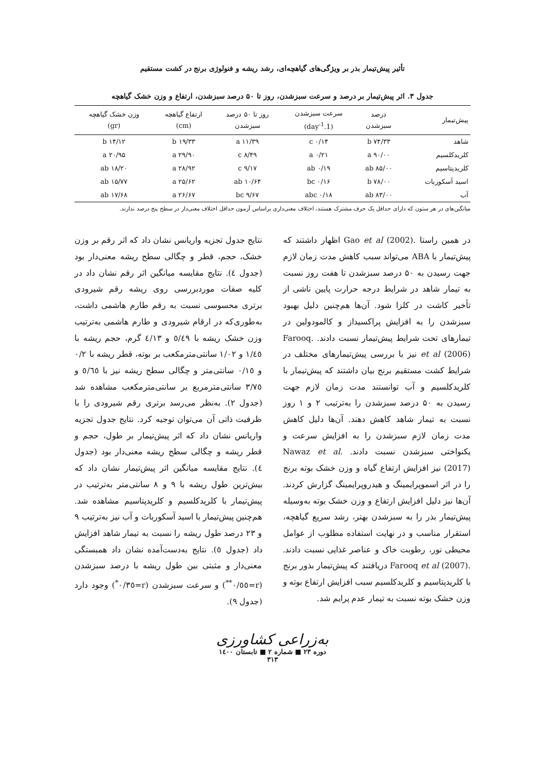تأثیر پیش‌تیمار بذر بر ویژگی‌های گیاهچه‌ای، رشد ریشه و فنولوژی برنج در کشت مستقیم
جدول ۳. اثر پیش‌تیمار بر درصد و سرعت سبزشدن، روز تا ۵۰ درصد سبزشدن، ارتفاع و وزن خشک گیاهچه
| پیش‌تیمار | درصد سبزشدن | سرعت سبزشدن (1.day<sup>-1</sup>) | روز تا ۵۰ درصد سبزشدن | ارتفاع گیاهچه (cm) | وزن خشک گیاهچه (gr) |
| --- | --- | --- | --- | --- | --- |
| شاهد | ۷۴/۳۳ b | ۰/۱۴ c | ۱۱/۳۹ a | ۱۹/۳۳ b | ۱۴/۱۲ b |
| کلریدکلسیم | ۹۰/۰۰ a | ۰/۲۱ a | ۸/۴۹ c | ۲۹/۹۰ a | ۲۰/۹۵ a |
| کلریدپتاسیم | ۸۵/۰۰ ab | ۰/۱۹ ab | ۹/۱۷ c | ۲۸/۹۲ a | ۱۸/۲۰ ab |
| اسید آسکوربات | ۷۸/۰۰ b | ۰/۱۶ bc | ۱۰/۶۴ ab | ۲۵/۶۲ a | ۱۵/۷۷ ab |
| آب | ۸۳/۰۰ ab | ۰/۱۸ abc | ۹/۶۷ bc | ۲۶/۶۷ a | ۱۷/۶۸ ab |
میانگین‌های در هر ستون که دارای حداقل یک حرف مشترک هستند، اختلاف معنی‌داری براساس آزمون حداقل اختلاف معنی‌دار در سطح پنج درصد ندارند.
در همین راستا .Gao et al (2002) اظهار داشتند که پیش‌تیمار با ABA می‌تواند سبب کاهش مدت زمان لازم جهت رسیدن به ۵۰ درصد سبزشدن تا هفت روز نسبت به تیمار شاهد در شرایط درجه حرارت پایین ناشی از تأخیر کاشت در کلزا شود. آن‌ها هم‌چنین دلیل بهبود سبزشدن را به افزایش پراکسیداز و کالمودولین در تیمارهای تحت شرایط پیش‌تیمار نسبت دادند. .Farooq et al (2006) نیز با بررسی پیش‌تیمارهای مختلف در شرایط کشت مستقیم برنج بیان داشتند که پیش‌تیمار با کلریدکلسیم و آب توانستند مدت زمان لازم جهت رسیدن به ۵۰ درصد سبزشدن را به‌ترتیب ۲ و ۱ روز نسبت به تیمار شاهد کاهش دهند. آن‌ها دلیل کاهش مدت زمان لازم سبزشدن را به افزایش سرعت و یکنواختی سبزشدن نسبت دادند. .Nawaz et al (2017) نیز افزایش ارتفاع گیاه و وزن خشک بوته برنج را در اثر اسموپرایمینگ و هیدروپرایمینگ گزارش کردند. آن‌ها نیز دلیل افزایش ارتفاع و وزن خشک بوته به‌وسیله پیش‌تیمار بذر را به سبزشدن بهتر، رشد سریع گیاهچه، استقرار مناسب و در نهایت استفاده مطلوب از عوامل محیطی نور، رطوبت خاک و عناصر غذایی نسبت دادند. .Farooq et al (2007) دریافتند که پیش‌تیمار بذور برنج با کلریدپتاسیم و کلریدکلسیم سبب افزایش ارتفاع بوته و وزن خشک بوته نسبت به تیمار عدم پرایم شد.
نتایج جدول تجزیه واریانس نشان داد که اثر رقم بر وزن خشک، حجم، قطر و چگالی سطح ریشه معنی‌دار بود (جدول ٤). نتایج مقایسه میانگین اثر رقم نشان داد در کلیه صفات موردبررسی روی ریشه رقم شیرودی برتری محسوسی نسبت به رقم طارم هاشمی داشت، به‌طوری‌که در ارقام شیرودی و طارم هاشمی به‌ترتیب وزن خشک ریشه با ٥/٤٩ و ٤/١٣ گرم، حجم ریشه با ١/٤٥ و ١/٠٢ سانتی‌مترمکعب بر بوته، قطر ریشه با ٠/٢ و ٠/١٥ سانتی‌متر و چگالی سطح ریشه نیز با ٥/٦٥ و ٣/٧٥ سانتی‌مترمربع بر سانتی‌مترمکعب مشاهده شد (جدول ٢). به‌نظر می‌رسد برتری رقم شیرودی را با ظرفیت ذاتی آن می‌توان توجیه کرد. نتایج جدول تجزیه واریانس نشان داد که اثر پیش‌تیمار بر طول، حجم و قطر ریشه و چگالی سطح ریشه معنی‌دار بود (جدول ٤). نتایج مقایسه میانگین اثر پیش‌تیمار نشان داد که بیش‌ترین طول ریشه با ۹ و ۸ سانتی‌متر به‌ترتیب در پیش‌تیمار با کلریدکلسیم و کلریدپتاسیم مشاهده شد. هم‌چنین پیش‌تیمار با اسید آسکوربات و آب نیز به‌ترتیب ۹ و ۲۳ درصد طول ریشه را نسبت به تیمار شاهد افزایش داد (جدول ٥). نتایج به‌دست‌آمده نشان داد همبستگی معنی‌دار و مثبتی بین طول ریشه با درصد سبزشدن (r=٠/٥٥<sup>**</sup>) و سرعت سبزشدن (r=٠/٣٥<sup>*</sup>) وجود دارد (جدول ۹).
به‌زراعی کشاورزی
دوره ۲۳ ■ شماره ۲ ■ تابستان ۱٤۰۰
۳۱۳